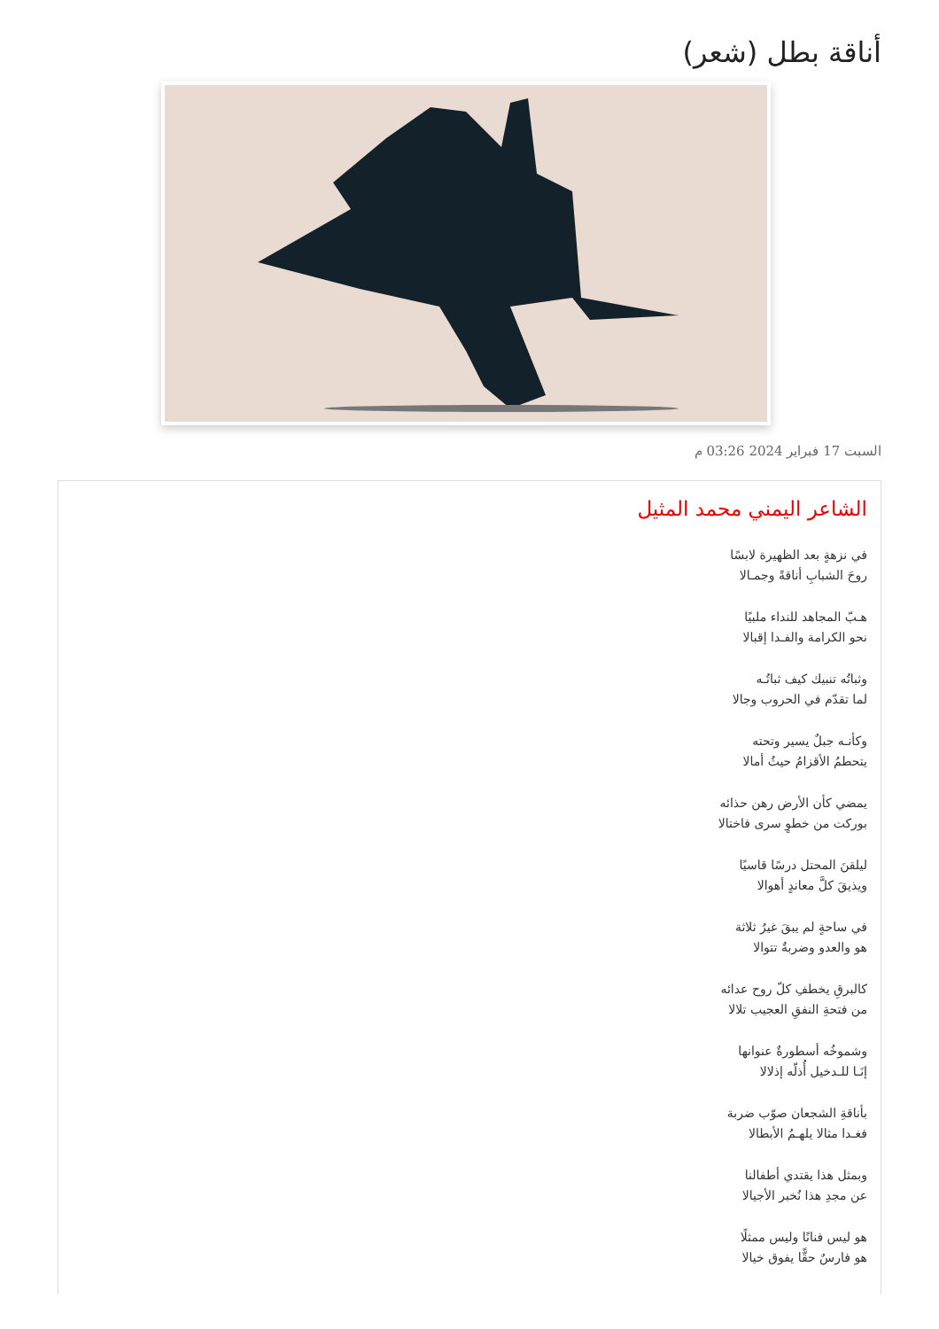أناقة بطل (شعر)
السبت 17 فبراير 2024 03:26 م
الشاعر اليمني محمد المثيل
في نزهةٍ بعد الظهيرة لابسًا
روحَ الشبابِ أناقةً وجمـالا
هـبّ المجاهد للنداء ملبيًا
نحو الكرامة والفـدا إقبالا
وثباتُه تنبيك كيف ثباتُـه
لما تقدّم في الحروب وجالا
وكأنـه جبلٌ يسير وتحته
يتحطمُ الأقزامُ حيثُ أمالا
يمضي كأن الأرض رهن حذائه
بوركت من خطوٍ سرى فاختالا
ليلقنَ المحتل درسًا قاسيًا
ويذيقَ كلَّ معاندٍ أهوالا
في ساحةٍ لم يبقَ غيرُ ثلاثة
هو والعدو وضربةٌ تتوالا
كالبرقِ يخطفِ كلّ روح عدائه
من فتحةِ النفقِ العجيب تلالا
وشموخُه أسطورةٌ عنوانها
إنَـا للـدخيل أُذلّه إذلالا
بأناقةِ الشجعان صوّب ضربة
فغـدا مثالا يلهـمُ الأبطالا
وبمثل هذا يقتدي أطفالنا
عن مجدِ هذا نُخبر الأجيالا
هو ليس فنانًا وليس ممثلًا
هو فارسٌ حقًّا يفوق خيالا